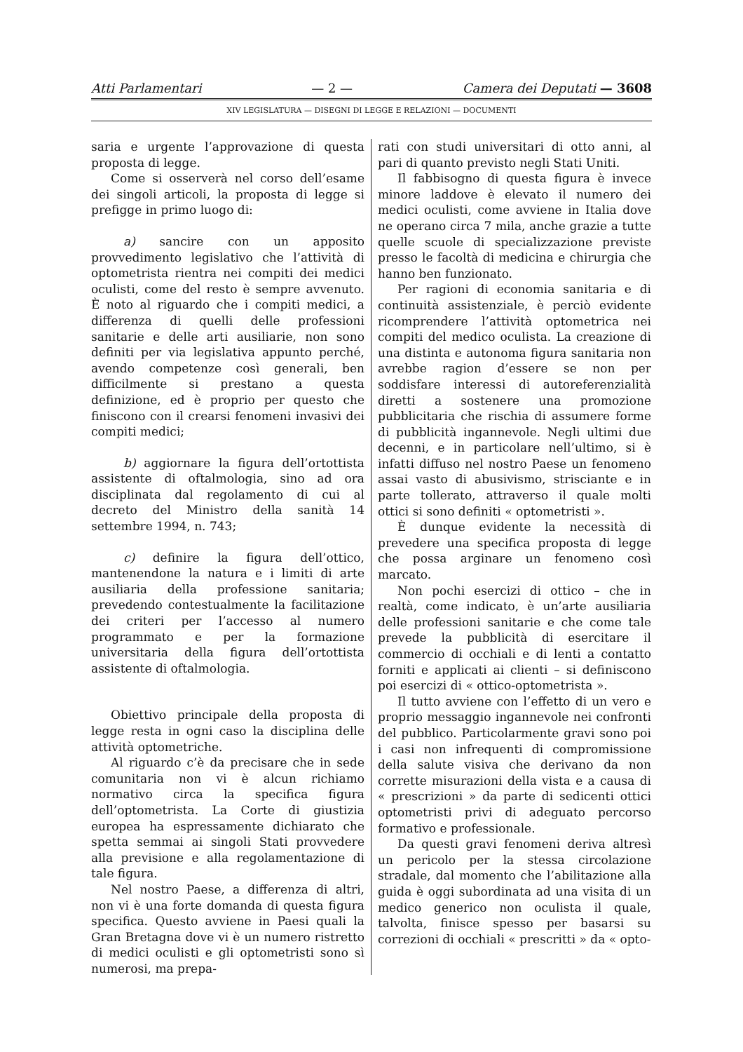Atti Parlamentari — 2 — Camera dei Deputati — 3608
XIV LEGISLATURA — DISEGNI DI LEGGE E RELAZIONI — DOCUMENTI
saria e urgente l’approvazione di questa proposta di legge.
Come si osserverà nel corso dell’esame dei singoli articoli, la proposta di legge si prefigge in primo luogo di:
a) sancire con un apposito provvedimento legislativo che l’attività di optometrista rientra nei compiti dei medici oculisti, come del resto è sempre avvenuto. È noto al riguardo che i compiti medici, a differenza di quelli delle professioni sanitarie e delle arti ausiliarie, non sono definiti per via legislativa appunto perché, avendo competenze così generali, ben difficilmente si prestano a questa definizione, ed è proprio per questo che finiscono con il crearsi fenomeni invasivi dei compiti medici;
b) aggiornare la figura dell’ortottista assistente di oftalmologia, sino ad ora disciplinata dal regolamento di cui al decreto del Ministro della sanità 14 settembre 1994, n. 743;
c) definire la figura dell’ottico, mantenendone la natura e i limiti di arte ausiliaria della professione sanitaria; prevedendo contestualmente la facilitazione dei criteri per l’accesso al numero programmato e per la formazione universitaria della figura dell’ortottista assistente di oftalmologia.
Obiettivo principale della proposta di legge resta in ogni caso la disciplina delle attività optometriche.
Al riguardo c’è da precisare che in sede comunitaria non vi è alcun richiamo normativo circa la specifica figura dell’optometrista. La Corte di giustizia europea ha espressamente dichiarato che spetta semmai ai singoli Stati provvedere alla previsione e alla regolamentazione di tale figura.
Nel nostro Paese, a differenza di altri, non vi è una forte domanda di questa figura specifica. Questo avviene in Paesi quali la Gran Bretagna dove vi è un numero ristretto di medici oculisti e gli optometristi sono sì numerosi, ma prepa-
rati con studi universitari di otto anni, al pari di quanto previsto negli Stati Uniti.
Il fabbisogno di questa figura è invece minore laddove è elevato il numero dei medici oculisti, come avviene in Italia dove ne operano circa 7 mila, anche grazie a tutte quelle scuole di specializzazione previste presso le facoltà di medicina e chirurgia che hanno ben funzionato.
Per ragioni di economia sanitaria e di continuità assistenziale, è perciò evidente ricomprendere l’attività optometrica nei compiti del medico oculista. La creazione di una distinta e autonoma figura sanitaria non avrebbe ragion d’essere se non per soddisfare interessi di autoreferenzialità diretti a sostenere una promozione pubblicitaria che rischia di assumere forme di pubblicità ingannevole. Negli ultimi due decenni, e in particolare nell’ultimo, si è infatti diffuso nel nostro Paese un fenomeno assai vasto di abusivismo, strisciante e in parte tollerato, attraverso il quale molti ottici si sono definiti « optometristi ».
È dunque evidente la necessità di prevedere una specifica proposta di legge che possa arginare un fenomeno così marcato.
Non pochi esercizi di ottico – che in realtà, come indicato, è un’arte ausiliaria delle professioni sanitarie e che come tale prevede la pubblicità di esercitare il commercio di occhiali e di lenti a contatto forniti e applicati ai clienti – si definiscono poi esercizi di « ottico-optometrista ».
Il tutto avviene con l’effetto di un vero e proprio messaggio ingannevole nei confronti del pubblico. Particolarmente gravi sono poi i casi non infrequenti di compromissione della salute visiva che derivano da non corrette misurazioni della vista e a causa di « prescrizioni » da parte di sedicenti ottici optometristi privi di adeguato percorso formativo e professionale.
Da questi gravi fenomeni deriva altresì un pericolo per la stessa circolazione stradale, dal momento che l’abilitazione alla guida è oggi subordinata ad una visita di un medico generico non oculista il quale, talvolta, finisce spesso per basarsi su correzioni di occhiali « prescritti » da « opto-